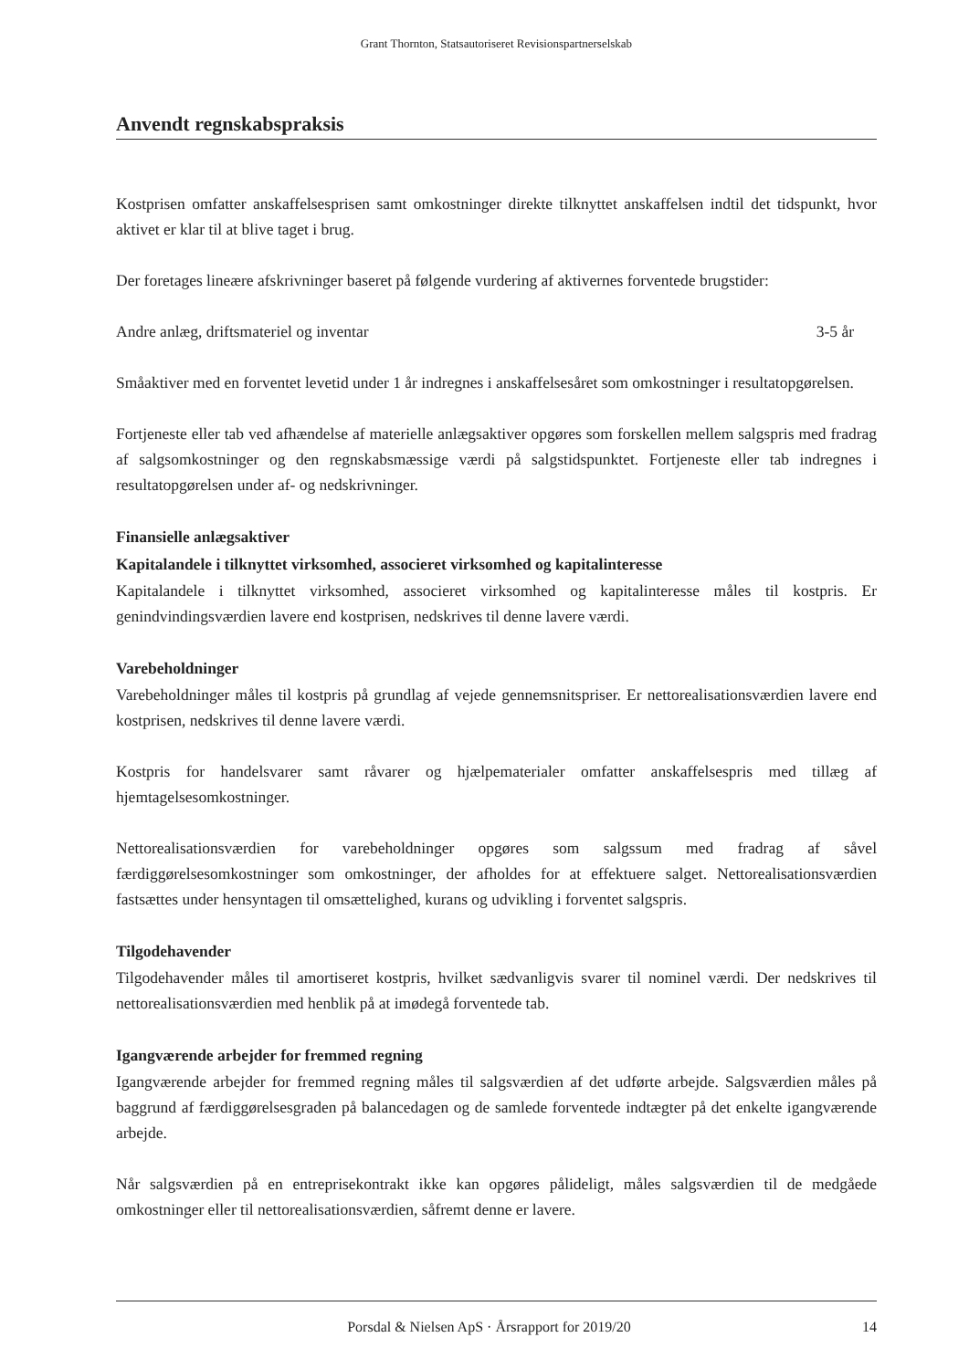Grant Thornton, Statsautoriseret Revisionspartnerselskab
Anvendt regnskabspraksis
Kostprisen omfatter anskaffelsesprisen samt omkostninger direkte tilknyttet anskaffelsen indtil det tidspunkt, hvor aktivet er klar til at blive taget i brug.
Der foretages lineære afskrivninger baseret på følgende vurdering af aktivernes forventede brugstider:
Andre anlæg, driftsmateriel og inventar 3-5 år
Småaktiver med en forventet levetid under 1 år indregnes i anskaffelsesåret som omkostninger i resultatopgørelsen.
Fortjeneste eller tab ved afhændelse af materielle anlægsaktiver opgøres som forskellen mellem salgspris med fradrag af salgsomkostninger og den regnskabsmæssige værdi på salgstidspunktet. Fortjeneste eller tab indregnes i resultatopgørelsen under af- og nedskrivninger.
Finansielle anlægsaktiver
Kapitalandele i tilknyttet virksomhed, associeret virksomhed og kapitalinteresse
Kapitalandele i tilknyttet virksomhed, associeret virksomhed og kapitalinteresse måles til kostpris. Er genindvindingsværdien lavere end kostprisen, nedskrives til denne lavere værdi.
Varebeholdninger
Varebeholdninger måles til kostpris på grundlag af vejede gennemsnitspriser. Er nettorealisationsværdien lavere end kostprisen, nedskrives til denne lavere værdi.
Kostpris for handelsvarer samt råvarer og hjælpematerialer omfatter anskaffelsespris med tillæg af hjemtagelsesomkostninger.
Nettorealisationsværdien for varebeholdninger opgøres som salgssum med fradrag af såvel færdiggørelsesomkostninger som omkostninger, der afholdes for at effektuere salget. Nettorealisationsværdien fastsættes under hensyntagen til omsættelighed, kurans og udvikling i forventet salgspris.
Tilgodehavender
Tilgodehavender måles til amortiseret kostpris, hvilket sædvanligvis svarer til nominel værdi. Der nedskrives til nettorealisationsværdien med henblik på at imødegå forventede tab.
Igangværende arbejder for fremmed regning
Igangværende arbejder for fremmed regning måles til salgsværdien af det udførte arbejde. Salgsværdien måles på baggrund af færdiggørelsesgraden på balancedagen og de samlede forventede indtægter på det enkelte igangværende arbejde.
Når salgsværdien på en entreprisekontrakt ikke kan opgøres pålideligt, måles salgsværdien til de medgåede omkostninger eller til nettorealisationsværdien, såfremt denne er lavere.
Porsdal & Nielsen ApS · Årsrapport for 2019/20 14